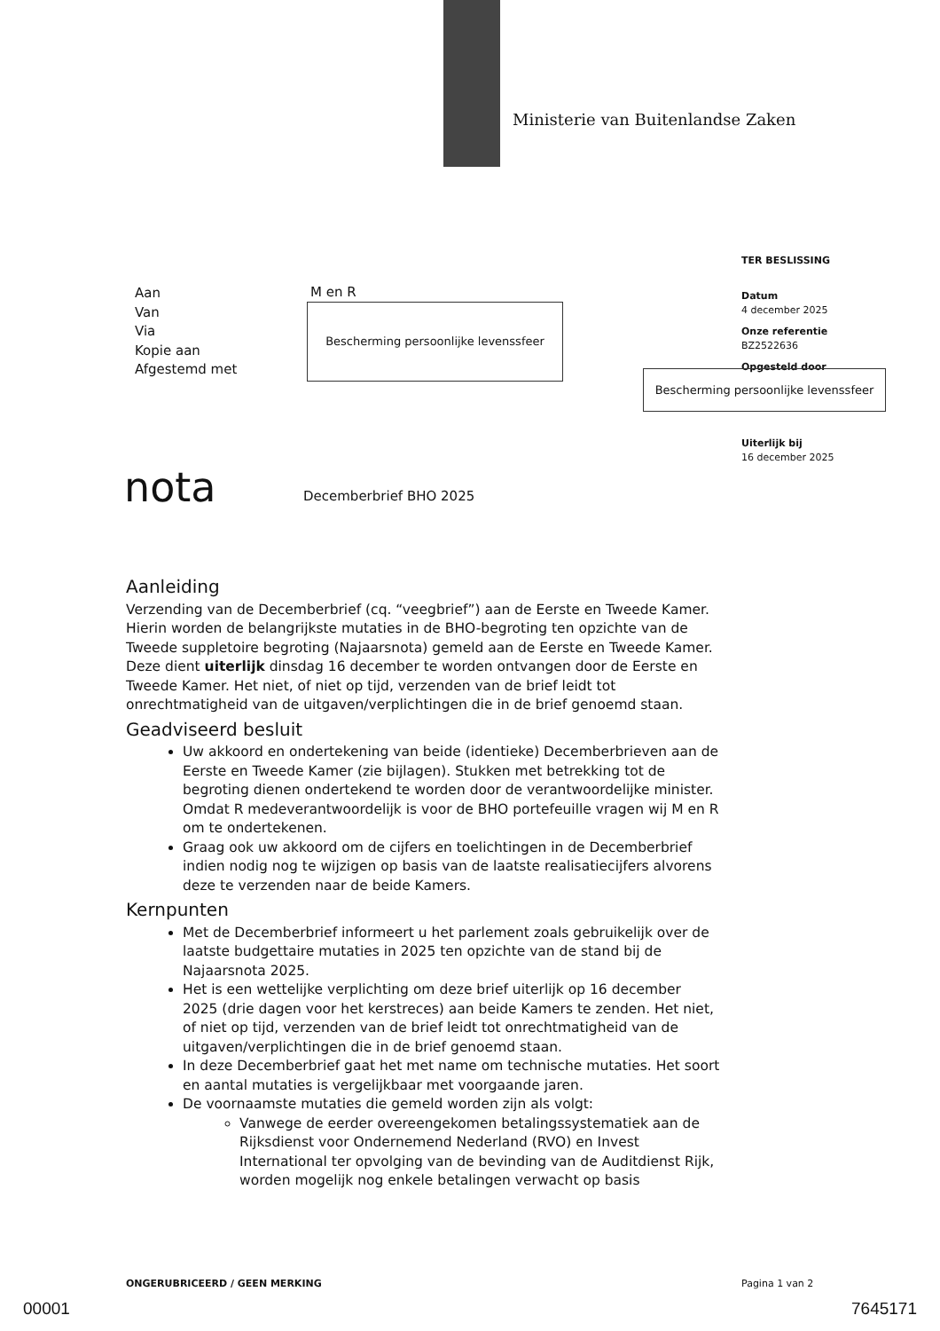Ministerie van Buitenlandse Zaken
TER BESLISSING
Datum
4 december 2025
Onze referentie
BZ2522636
Opgesteld door
Uiterlijk bij
16 december 2025
Aan
Van
Via
Kopie aan
Afgestemd met
M en R
Bescherming persoonlijke levenssfeer
Bescherming persoonlijke levenssfeer
nota Decemberbrief BHO 2025
Aanleiding
Verzending van de Decemberbrief (cq. “veegbrief”) aan de Eerste en Tweede Kamer. Hierin worden de belangrijkste mutaties in de BHO-begroting ten opzichte van de Tweede suppletoire begroting (Najaarsnota) gemeld aan de Eerste en Tweede Kamer. Deze dient uiterlijk dinsdag 16 december te worden ontvangen door de Eerste en Tweede Kamer. Het niet, of niet op tijd, verzenden van de brief leidt tot onrechtmatigheid van de uitgaven/verplichtingen die in de brief genoemd staan.
Geadviseerd besluit
Uw akkoord en ondertekening van beide (identieke) Decemberbrieven aan de Eerste en Tweede Kamer (zie bijlagen). Stukken met betrekking tot de begroting dienen ondertekend te worden door de verantwoordelijke minister. Omdat R medeverantwoordelijk is voor de BHO portefeuille vragen wij M en R om te ondertekenen.
Graag ook uw akkoord om de cijfers en toelichtingen in de Decemberbrief indien nodig nog te wijzigen op basis van de laatste realisatiecijfers alvorens deze te verzenden naar de beide Kamers.
Kernpunten
Met de Decemberbrief informeert u het parlement zoals gebruikelijk over de laatste budgettaire mutaties in 2025 ten opzichte van de stand bij de Najaarsnota 2025.
Het is een wettelijke verplichting om deze brief uiterlijk op 16 december 2025 (drie dagen voor het kerstreces) aan beide Kamers te zenden. Het niet, of niet op tijd, verzenden van de brief leidt tot onrechtmatigheid van de uitgaven/verplichtingen die in de brief genoemd staan.
In deze Decemberbrief gaat het met name om technische mutaties. Het soort en aantal mutaties is vergelijkbaar met voorgaande jaren.
De voornaamste mutaties die gemeld worden zijn als volgt:
Vanwege de eerder overeengekomen betalingssystematiek aan de Rijksdienst voor Ondernemend Nederland (RVO) en Invest International ter opvolging van de bevinding van de Auditdienst Rijk, worden mogelijk nog enkele betalingen verwacht op basis
ONGERUBRICEERD / GEEN MERKING Pagina 1 van 2
00001 7645171